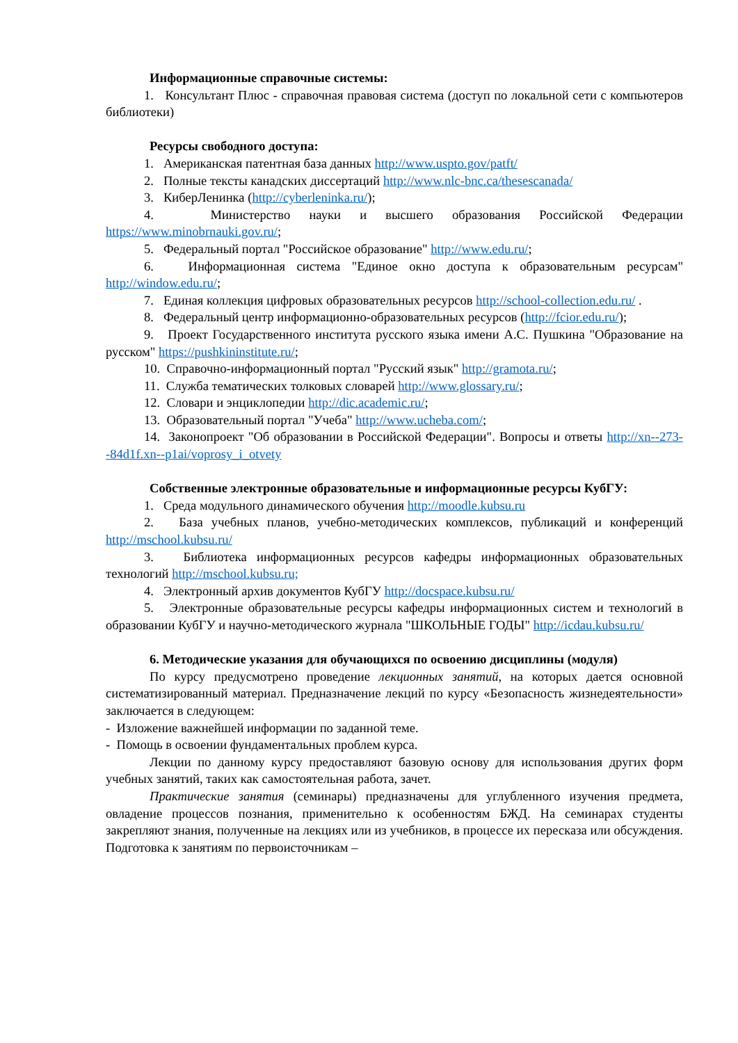Информационные справочные системы:
1. Консультант Плюс - справочная правовая система (доступ по локальной сети с компьютеров библиотеки)
Ресурсы свободного доступа:
1. Американская патентная база данных http://www.uspto.gov/patft/
2. Полные тексты канадских диссертаций http://www.nlc-bnc.ca/thesescanada/
3. КиберЛенинка (http://cyberleninka.ru/);
4. Министерство науки и высшего образования Российской Федерации https://www.minobrnauki.gov.ru/;
5. Федеральный портал "Российское образование" http://www.edu.ru/;
6. Информационная система "Единое окно доступа к образовательным ресурсам" http://window.edu.ru/;
7. Единая коллекция цифровых образовательных ресурсов http://school-collection.edu.ru/ .
8. Федеральный центр информационно-образовательных ресурсов (http://fcior.edu.ru/);
9. Проект Государственного института русского языка имени А.С. Пушкина "Образование на русском" https://pushkininstitute.ru/;
10. Справочно-информационный портал "Русский язык" http://gramota.ru/;
11. Служба тематических толковых словарей http://www.glossary.ru/;
12. Словари и энциклопедии http://dic.academic.ru/;
13. Образовательный портал "Учеба" http://www.ucheba.com/;
14. Законопроект "Об образовании в Российской Федерации". Вопросы и ответы http://xn--273--84d1f.xn--p1ai/voprosy_i_otvety
Собственные электронные образовательные и информационные ресурсы КубГУ:
1. Среда модульного динамического обучения http://moodle.kubsu.ru
2. База учебных планов, учебно-методических комплексов, публикаций и конференций http://mschool.kubsu.ru/
3. Библиотека информационных ресурсов кафедры информационных образовательных технологий http://mschool.kubsu.ru;
4. Электронный архив документов КубГУ http://docspace.kubsu.ru/
5. Электронные образовательные ресурсы кафедры информационных систем и технологий в образовании КубГУ и научно-методического журнала "ШКОЛЬНЫЕ ГОДЫ" http://icdau.kubsu.ru/
6. Методические указания для обучающихся по освоению дисциплины (модуля)
По курсу предусмотрено проведение лекционных занятий, на которых дается основной систематизированный материал. Предназначение лекций по курсу «Безопасность жизнедеятельности» заключается в следующем:
- Изложение важнейшей информации по заданной теме.
- Помощь в освоении фундаментальных проблем курса.
Лекции по данному курсу предоставляют базовую основу для использования других форм учебных занятий, таких как самостоятельная работа, зачет.
Практические занятия (семинары) предназначены для углубленного изучения предмета, овладение процессов познания, применительно к особенностям БЖД. На семинарах студенты закрепляют знания, полученные на лекциях или из учебников, в процессе их пересказа или обсуждения. Подготовка к занятиям по первоисточникам –